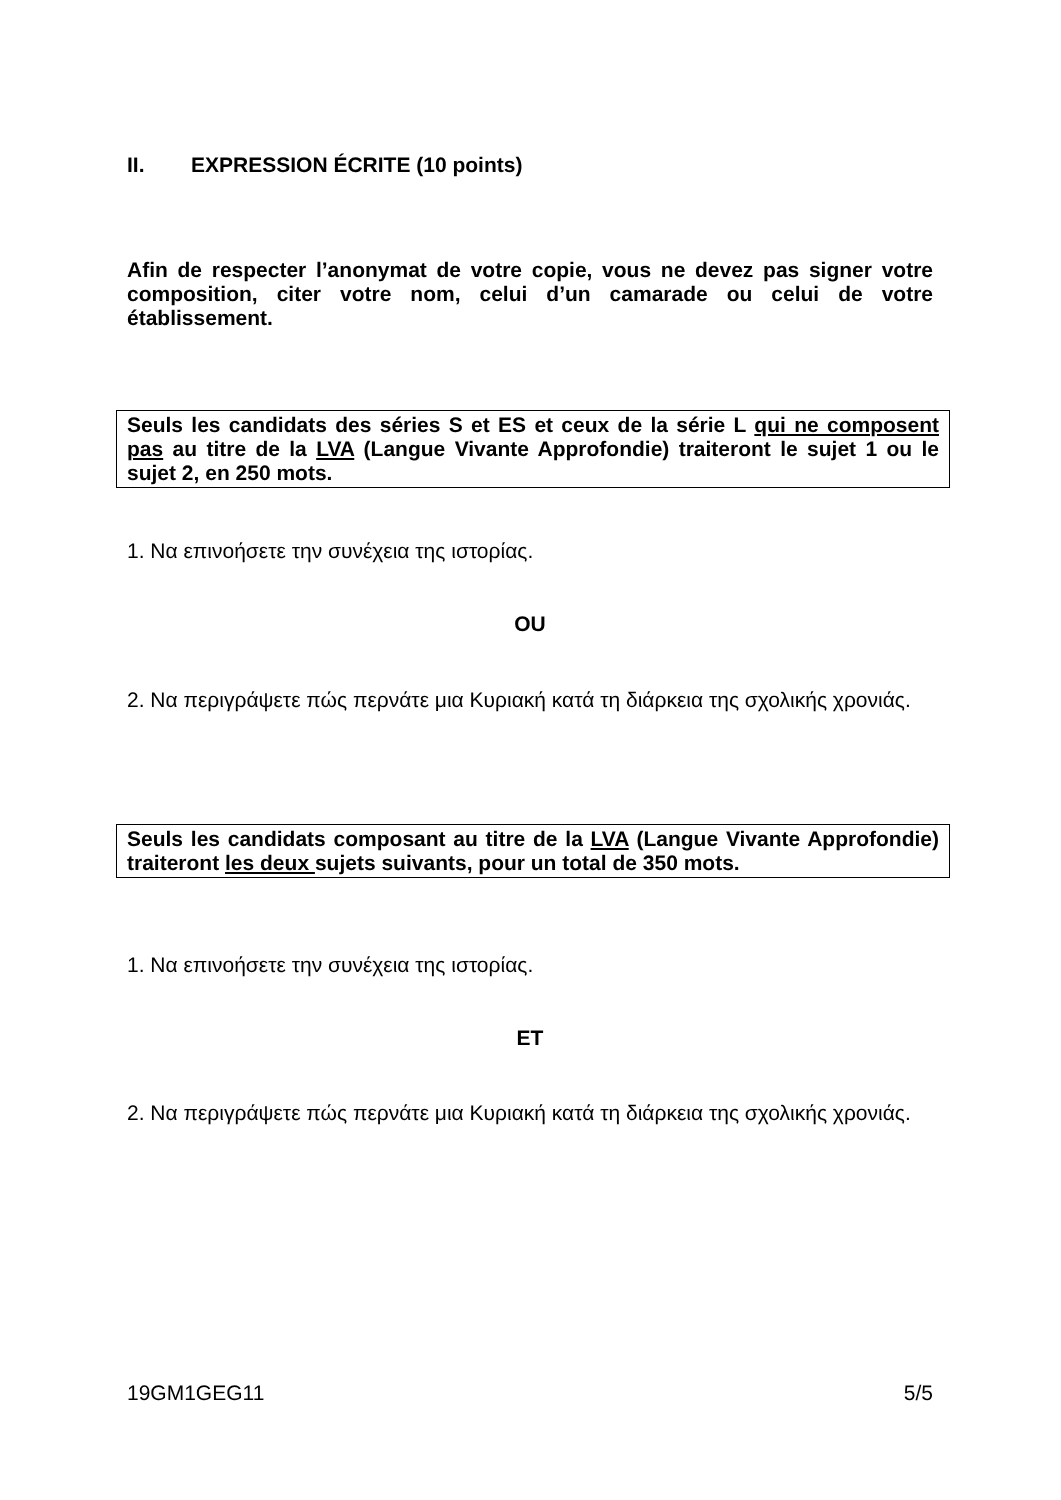II. EXPRESSION ÉCRITE (10 points)
Afin de respecter l’anonymat de votre copie, vous ne devez pas signer votre composition, citer votre nom, celui d’un camarade ou celui de votre établissement.
Seuls les candidats des séries S et ES et ceux de la série L qui ne composent pas au titre de la LVA (Langue Vivante Approfondie) traiteront le sujet 1 ou le sujet 2, en 250 mots.
1. Να επινοήσετε την συνέχεια της ιστορίας.
OU
2. Να περιγράψετε πώς περνάτε μια Κυριακή κατά τη διάρκεια της σχολικής χρονιάς.
Seuls les candidats composant au titre de la LVA (Langue Vivante Approfondie) traiteront les deux sujets suivants, pour un total de 350 mots.
1. Να επινοήσετε την συνέχεια της ιστορίας.
ET
2. Να περιγράψετε πώς περνάτε μια Κυριακή κατά τη διάρκεια της σχολικής χρονιάς.
19GM1GEG11 5/5